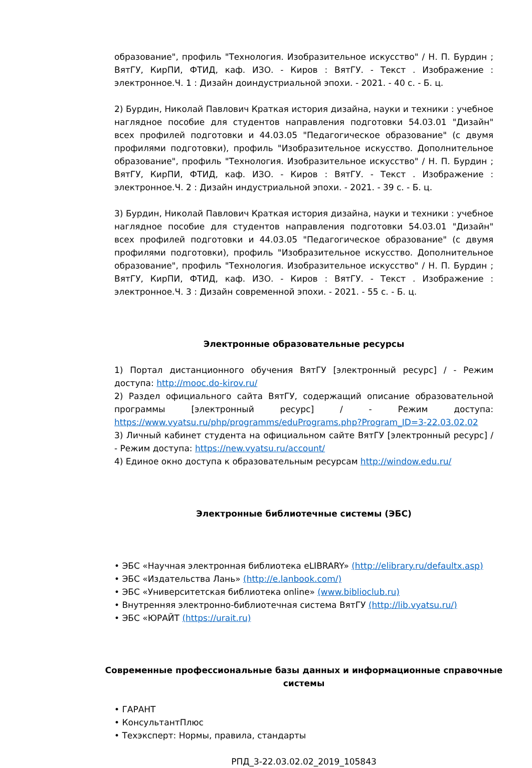образование", профиль "Технология. Изобразительное искусство" / Н. П. Бурдин ; ВятГУ, КирПИ, ФТИД, каф. ИЗО. - Киров : ВятГУ. - Текст . Изображение : электронное.Ч. 1 : Дизайн доиндустриальной эпохи. - 2021. - 40 с. - Б. ц.
2) Бурдин, Николай Павлович Краткая история дизайна, науки и техники : учебное наглядное пособие для студентов направления подготовки 54.03.01 "Дизайн" всех профилей подготовки и 44.03.05 "Педагогическое образование" (с двумя профилями подготовки), профиль "Изобразительное искусство. Дополнительное образование", профиль "Технология. Изобразительное искусство" / Н. П. Бурдин ; ВятГУ, КирПИ, ФТИД, каф. ИЗО. - Киров : ВятГУ. - Текст . Изображение : электронное.Ч. 2 : Дизайн индустриальной эпохи. - 2021. - 39 с. - Б. ц.
3) Бурдин, Николай Павлович Краткая история дизайна, науки и техники : учебное наглядное пособие для студентов направления подготовки 54.03.01 "Дизайн" всех профилей подготовки и 44.03.05 "Педагогическое образование" (с двумя профилями подготовки), профиль "Изобразительное искусство. Дополнительное образование", профиль "Технология. Изобразительное искусство" / Н. П. Бурдин ; ВятГУ, КирПИ, ФТИД, каф. ИЗО. - Киров : ВятГУ. - Текст . Изображение : электронное.Ч. 3 : Дизайн современной эпохи. - 2021. - 55 с. - Б. ц.
Электронные образовательные ресурсы
1) Портал дистанционного обучения ВятГУ [электронный ресурс] / - Режим доступа: http://mooc.do-kirov.ru/
2) Раздел официального сайта ВятГУ, содержащий описание образовательной программы [электронный ресурс] / - Режим доступа: https://www.vyatsu.ru/php/programms/eduPrograms.php?Program_ID=3-22.03.02.02
3) Личный кабинет студента на официальном сайте ВятГУ [электронный ресурс] / - Режим доступа: https://new.vyatsu.ru/account/
4) Единое окно доступа к образовательным ресурсам http://window.edu.ru/
Электронные библиотечные системы (ЭБС)
• ЭБС «Научная электронная библиотека eLIBRARY» (http://elibrary.ru/defaultx.asp)
• ЭБС «Издательства Лань» (http://e.lanbook.com/)
• ЭБС «Университетская библиотека online» (www.biblioclub.ru)
• Внутренняя электронно-библиотечная система ВятГУ (http://lib.vyatsu.ru/)
• ЭБС «ЮРАЙТ (https://urait.ru)
Современные профессиональные базы данных и информационные справочные системы
• ГАРАНТ
• КонсультантПлюс
• Техэксперт: Нормы, правила, стандарты
РПД_3-22.03.02.02_2019_105843